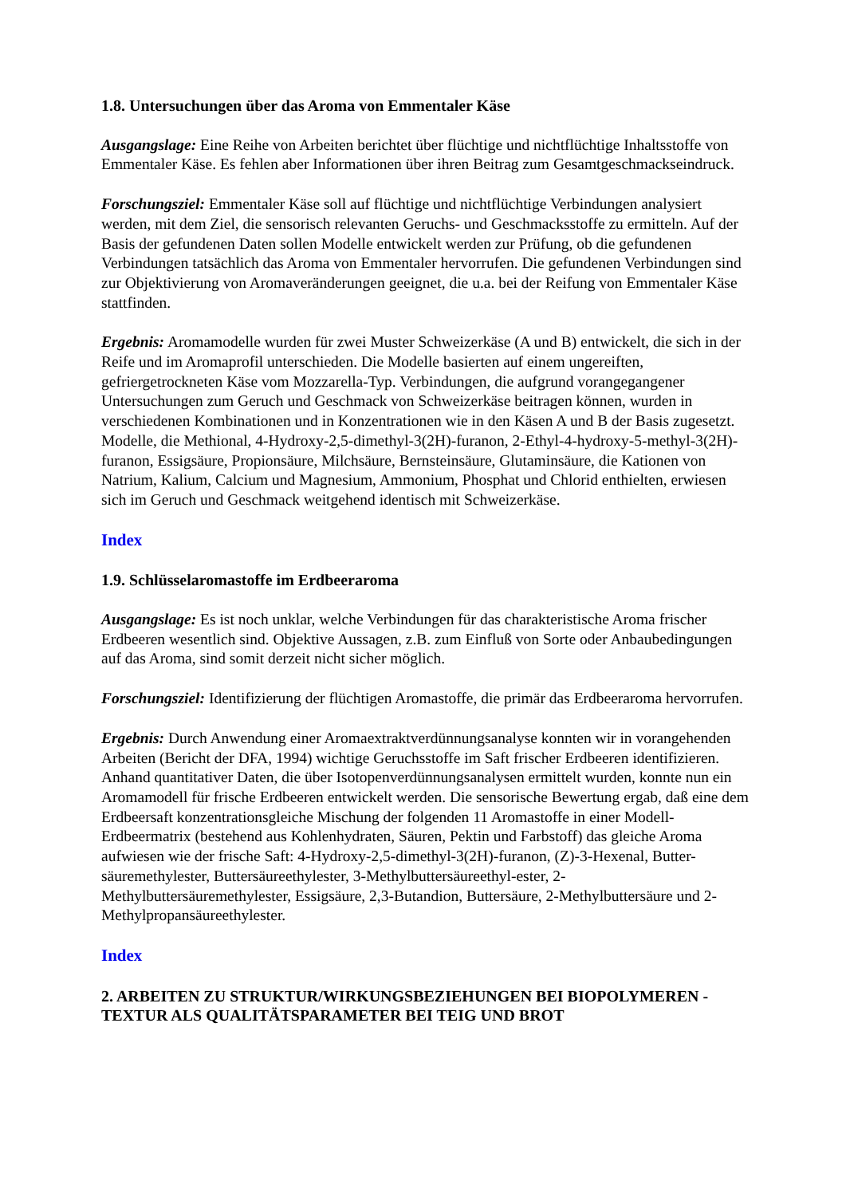1.8. Untersuchungen über das Aroma von Emmentaler Käse
Ausgangslage: Eine Reihe von Arbeiten berichtet über flüchtige und nichtflüchtige Inhaltsstoffe von Emmentaler Käse. Es fehlen aber Informationen über ihren Beitrag zum Gesamtgeschmackseindruck.
Forschungsziel: Emmentaler Käse soll auf flüchtige und nichtflüchtige Verbindungen analysiert werden, mit dem Ziel, die sensorisch relevanten Geruchs- und Geschmacksstoffe zu ermitteln. Auf der Basis der gefundenen Daten sollen Modelle entwickelt werden zur Prüfung, ob die gefundenen Verbindungen tatsächlich das Aroma von Emmentaler hervorrufen. Die gefundenen Verbindungen sind zur Objektivierung von Aromaveränderungen geeignet, die u.a. bei der Reifung von Emmentaler Käse stattfinden.
Ergebnis: Aromamodelle wurden für zwei Muster Schweizerkäse (A und B) entwickelt, die sich in der Reife und im Aromaprofil unterschieden. Die Modelle basierten auf einem ungereiften, gefriergetrockneten Käse vom Mozzarella-Typ. Verbindungen, die aufgrund vorangegangener Untersuchungen zum Geruch und Geschmack von Schweizerkäse beitragen können, wurden in verschiedenen Kombinationen und in Konzentrationen wie in den Käsen A und B der Basis zugesetzt. Modelle, die Methional, 4-Hydroxy-2,5-dimethyl-3(2H)-furanon, 2-Ethyl-4-hydroxy-5-methyl-3(2H)-furanon, Essigsäure, Propionsäure, Milchsäure, Bernsteinsäure, Glutaminsäure, die Kationen von Natrium, Kalium, Calcium und Magnesium, Ammonium, Phosphat und Chlorid enthielten, erwiesen sich im Geruch und Geschmack weitgehend identisch mit Schweizerkäse.
Index
1.9. Schlüsselaromastoffe im Erdbeeraroma
Ausgangslage: Es ist noch unklar, welche Verbindungen für das charakteristische Aroma frischer Erdbeeren wesentlich sind. Objektive Aussagen, z.B. zum Einfluß von Sorte oder Anbaubedingungen auf das Aroma, sind somit derzeit nicht sicher möglich.
Forschungsziel: Identifizierung der flüchtigen Aromastoffe, die primär das Erdbeeraroma hervorrufen.
Ergebnis: Durch Anwendung einer Aromaextraktverdünnungsanalyse konnten wir in vorangehenden Arbeiten (Bericht der DFA, 1994) wichtige Geruchsstoffe im Saft frischer Erdbeeren identifizieren. Anhand quantitativer Daten, die über Isotopenverdünnungsanalysen ermittelt wurden, konnte nun ein Aromamodell für frische Erdbeeren entwickelt werden. Die sensorische Bewertung ergab, daß eine dem Erdbeersaft konzentrationsgleiche Mischung der folgenden 11 Aromastoffe in einer Modell-Erdbeermatrix (bestehend aus Kohlenhydraten, Säuren, Pektin und Farbstoff) das gleiche Aroma aufwiesen wie der frische Saft: 4-Hydroxy-2,5-dimethyl-3(2H)-furanon, (Z)-3-Hexenal, Butter-säuremethylester, Buttersäureethylester, 3-Methylbuttersäureethyl-ester, 2-Methylbuttersäuremethylester, Essigsäure, 2,3-Butandion, Buttersäure, 2-Methylbuttersäure und 2-Methylpropansäureethylester.
Index
2. ARBEITEN ZU STRUKTUR/WIRKUNGSBEZIEHUNGEN BEI BIOPOLYMEREN - TEXTUR ALS QUALITÄTSPARAMETER BEI TEIG UND BROT